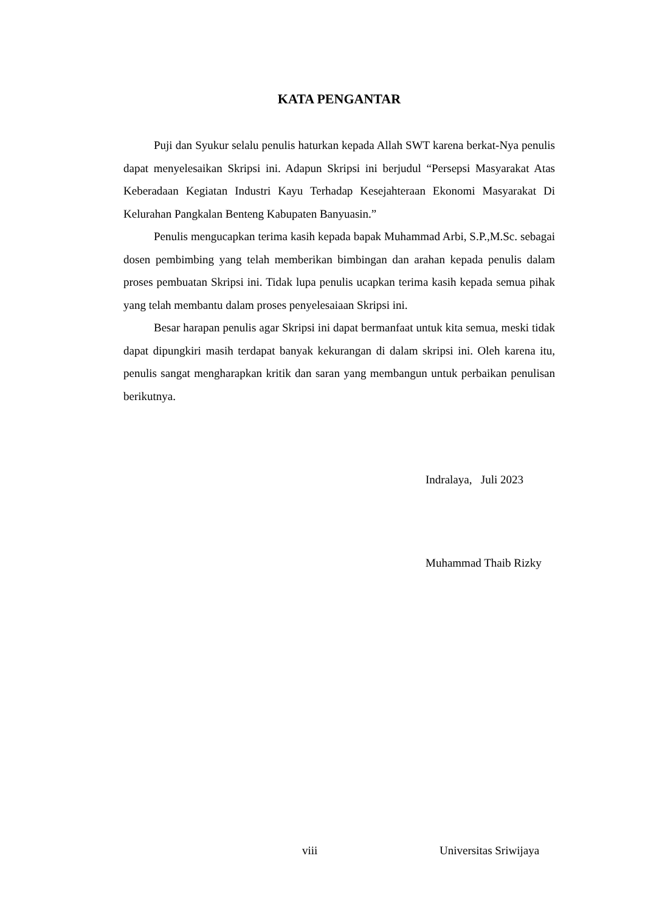KATA PENGANTAR
Puji dan Syukur selalu penulis haturkan kepada Allah SWT karena berkat-Nya penulis dapat menyelesaikan Skripsi ini. Adapun Skripsi ini berjudul “Persepsi Masyarakat Atas Keberadaan Kegiatan Industri Kayu Terhadap Kesejahteraan Ekonomi Masyarakat Di Kelurahan Pangkalan Benteng Kabupaten Banyuasin.”
Penulis mengucapkan terima kasih kepada bapak Muhammad Arbi, S.P.,M.Sc. sebagai dosen pembimbing yang telah memberikan bimbingan dan arahan kepada penulis dalam proses pembuatan Skripsi ini. Tidak lupa penulis ucapkan terima kasih kepada semua pihak yang telah membantu dalam proses penyelesaiaan Skripsi ini.
Besar harapan penulis agar Skripsi ini dapat bermanfaat untuk kita semua, meski tidak dapat dipungkiri masih terdapat banyak kekurangan di dalam skripsi ini. Oleh karena itu, penulis sangat mengharapkan kritik dan saran yang membangun untuk perbaikan penulisan berikutnya.
Indralaya, Juli 2023
Muhammad Thaib Rizky
viii Universitas Sriwijaya